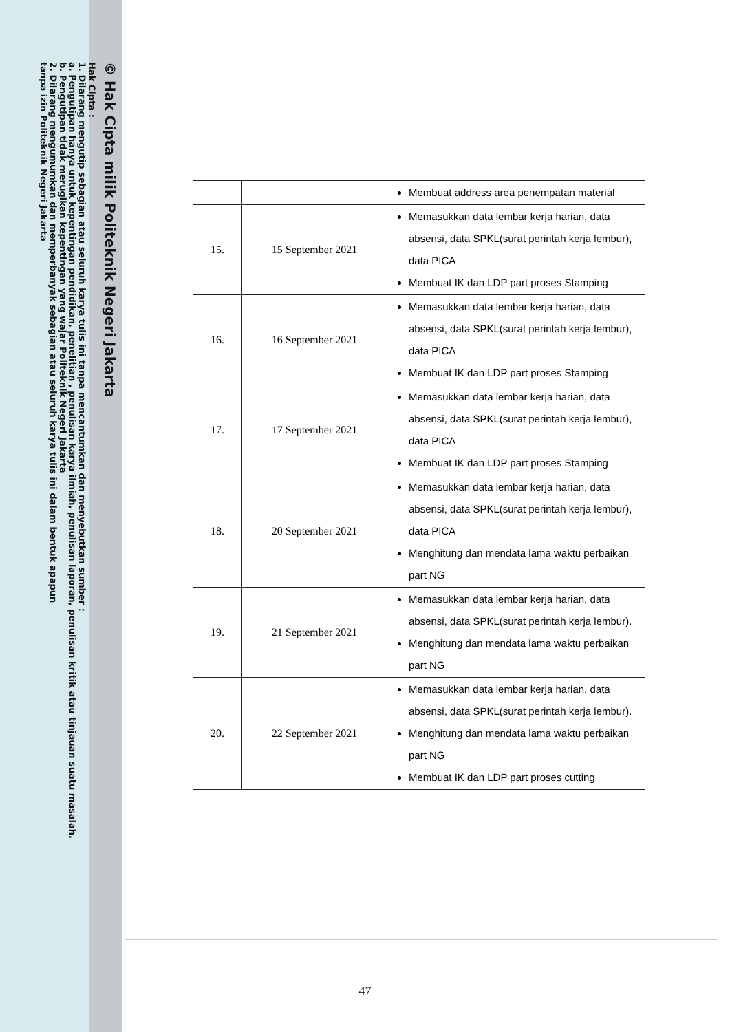© Hak Cipta milik Politeknik Negeri Jakarta
Hak Cipta :
1. Dilarang mengutip sebagian atau seluruh karya tulis ini tanpa mencantumkan dan menyebutkan sumber :
a. Pengutipan hanya untuk kepentingan pendidikan, penelitian , penulisan karya ilmiah, penulisan laporan, penulisan kritik atau tinjauan suatu masalah.
b. Pengutipan tidak merugikan kepentingan yang wajar Politeknik Negeri Jakarta
2. Dilarang mengumumkan dan memperbanyak sebagian atau seluruh karya tulis ini dalam bentuk apapun
tanpa izin Politeknik Negeri Jakarta
| | | Membuat address area penempatan material |
| 15. | 15 September 2021 | Memasukkan data lembar kerja harian, data absensi, data SPKL(surat perintah kerja lembur), data PICA Membuat IK dan LDP part proses Stamping |
| 16. | 16 September 2021 | Memasukkan data lembar kerja harian, data absensi, data SPKL(surat perintah kerja lembur), data PICA Membuat IK dan LDP part proses Stamping |
| 17. | 17 September 2021 | Memasukkan data lembar kerja harian, data absensi, data SPKL(surat perintah kerja lembur), data PICA Membuat IK dan LDP part proses Stamping |
| 18. | 20 September 2021 | Memasukkan data lembar kerja harian, data absensi, data SPKL(surat perintah kerja lembur), data PICA Menghitung dan mendata lama waktu perbaikan part NG |
| 19. | 21 September 2021 | Memasukkan data lembar kerja harian, data absensi, data SPKL(surat perintah kerja lembur). Menghitung dan mendata lama waktu perbaikan part NG |
| 20. | 22 September 2021 | Memasukkan data lembar kerja harian, data absensi, data SPKL(surat perintah kerja lembur). Menghitung dan mendata lama waktu perbaikan part NG Membuat IK dan LDP part proses cutting |
47